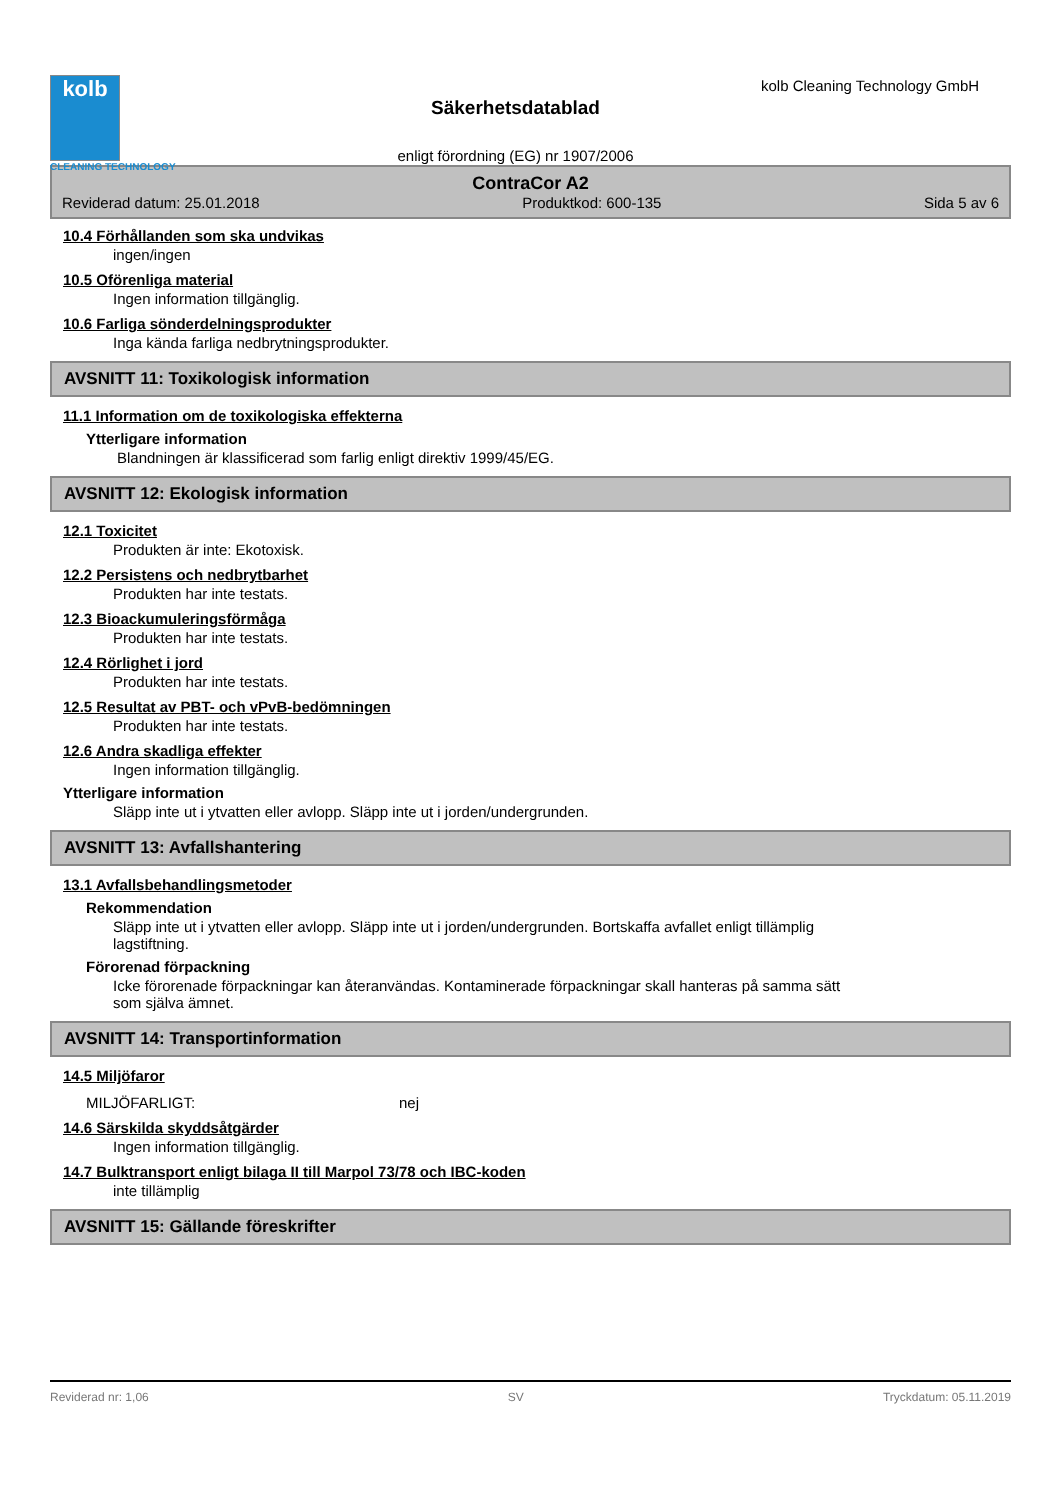kolb
CLEANING TECHNOLOGY
Säkerhetsdatablad
enligt förordning (EG) nr 1907/2006
kolb Cleaning Technology GmbH
ContraCor A2
Reviderad datum: 25.01.2018 Produktkod: 600-135 Sida 5 av 6
10.4 Förhållanden som ska undvikas
ingen/ingen
10.5 Oförenliga material
Ingen information tillgänglig.
10.6 Farliga sönderdelningsprodukter
Inga kända farliga nedbrytningsprodukter.
AVSNITT 11: Toxikologisk information
11.1 Information om de toxikologiska effekterna
Ytterligare information
Blandningen är klassificerad som farlig enligt direktiv 1999/45/EG.
AVSNITT 12: Ekologisk information
12.1 Toxicitet
Produkten är inte: Ekotoxisk.
12.2 Persistens och nedbrytbarhet
Produkten har inte testats.
12.3 Bioackumuleringsförmåga
Produkten har inte testats.
12.4 Rörlighet i jord
Produkten har inte testats.
12.5 Resultat av PBT- och vPvB-bedömningen
Produkten har inte testats.
12.6 Andra skadliga effekter
Ingen information tillgänglig.
Ytterligare information
Släpp inte ut i ytvatten eller avlopp. Släpp inte ut i jorden/undergrunden.
AVSNITT 13: Avfallshantering
13.1 Avfallsbehandlingsmetoder
Rekommendation
Släpp inte ut i ytvatten eller avlopp. Släpp inte ut i jorden/undergrunden. Bortskaffa avfallet enligt tillämplig
lagstiftning.
Förorenad förpackning
Icke förorenade förpackningar kan återanvändas. Kontaminerade förpackningar skall hanteras på samma sätt
som själva ämnet.
AVSNITT 14: Transportinformation
14.5 Miljöfaror
MILJÖFARLIGT: nej
14.6 Särskilda skyddsåtgärder
Ingen information tillgänglig.
14.7 Bulktransport enligt bilaga II till Marpol 73/78 och IBC-koden
inte tillämplig
AVSNITT 15: Gällande föreskrifter
Reviderad nr: 1,06 SV Tryckdatum: 05.11.2019